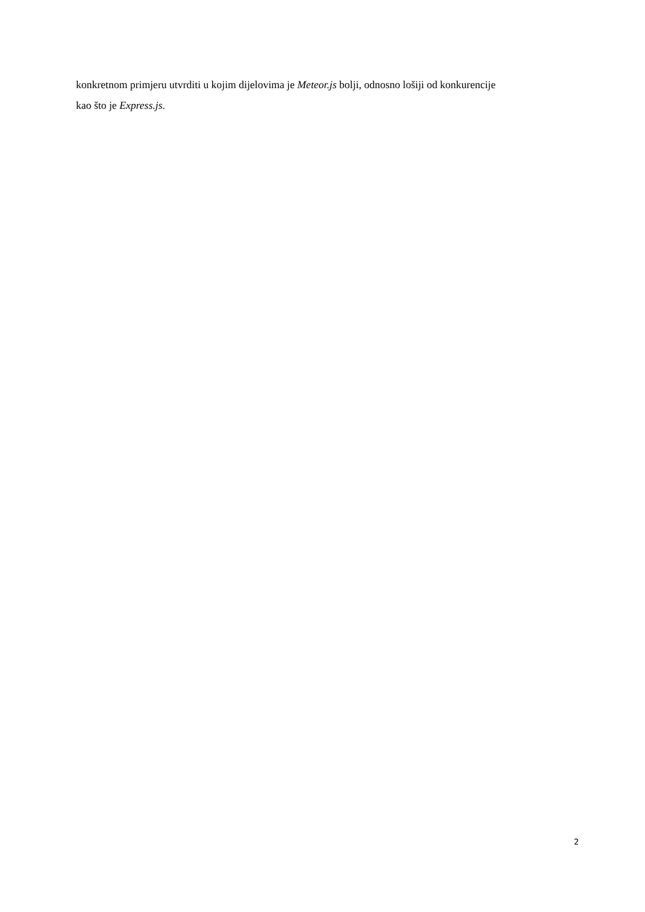konkretnom primjeru utvrditi u kojim dijelovima je Meteor.js bolji, odnosno lošiji od konkurencije
kao što je Express.js.
2